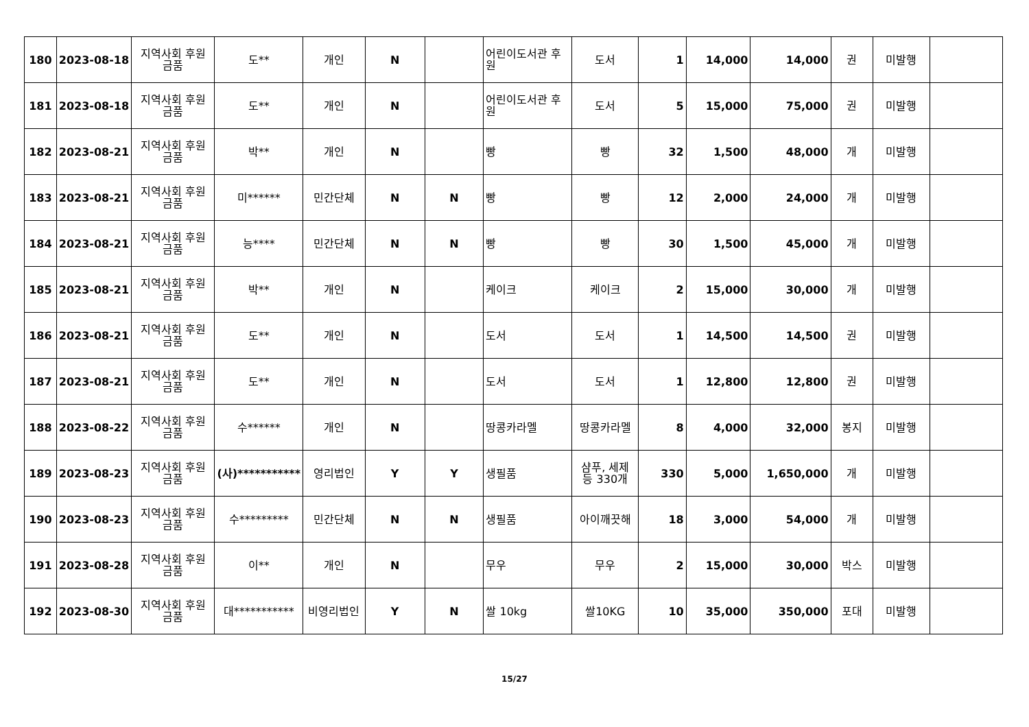| 180 | 2023-08-18 | 지역사회 후원 금품 | 도** | 개인 | N | | 어린이도서관 후원 | 도서 | 1 | 14,000 | 14,000 | 권 | 미발행 | |
| 181 | 2023-08-18 | 지역사회 후원 금품 | 도** | 개인 | N | | 어린이도서관 후원 | 도서 | 5 | 15,000 | 75,000 | 권 | 미발행 | |
| 182 | 2023-08-21 | 지역사회 후원 금품 | 박** | 개인 | N | | 빵 | 빵 | 32 | 1,500 | 48,000 | 개 | 미발행 | |
| 183 | 2023-08-21 | 지역사회 후원 금품 | 미****** | 민간단체 | N | N | 빵 | 빵 | 12 | 2,000 | 24,000 | 개 | 미발행 | |
| 184 | 2023-08-21 | 지역사회 후원 금품 | 능**** | 민간단체 | N | N | 빵 | 빵 | 30 | 1,500 | 45,000 | 개 | 미발행 | |
| 185 | 2023-08-21 | 지역사회 후원 금품 | 박** | 개인 | N | | 케이크 | 케이크 | 2 | 15,000 | 30,000 | 개 | 미발행 | |
| 186 | 2023-08-21 | 지역사회 후원 금품 | 도** | 개인 | N | | 도서 | 도서 | 1 | 14,500 | 14,500 | 권 | 미발행 | |
| 187 | 2023-08-21 | 지역사회 후원 금품 | 도** | 개인 | N | | 도서 | 도서 | 1 | 12,800 | 12,800 | 권 | 미발행 | |
| 188 | 2023-08-22 | 지역사회 후원 금품 | 수****** | 개인 | N | | 땅콩카라멜 | 땅콩카라멜 | 8 | 4,000 | 32,000 | 봉지 | 미발행 | |
| 189 | 2023-08-23 | 지역사회 후원 금품 | (사)*********** | 영리법인 | Y | Y | 생필품 | 샴푸, 세제 등 330개 | 330 | 5,000 | 1,650,000 | 개 | 미발행 | |
| 190 | 2023-08-23 | 지역사회 후원 금품 | 수********* | 민간단체 | N | N | 생필품 | 아이깨끗해 | 18 | 3,000 | 54,000 | 개 | 미발행 | |
| 191 | 2023-08-28 | 지역사회 후원 금품 | 이** | 개인 | N | | 무우 | 무우 | 2 | 15,000 | 30,000 | 박스 | 미발행 | |
| 192 | 2023-08-30 | 지역사회 후원 금품 | 대*********** | 비영리법인 | Y | N | 쌀 10kg | 쌀10KG | 10 | 35,000 | 350,000 | 포대 | 미발행 | |
15/27